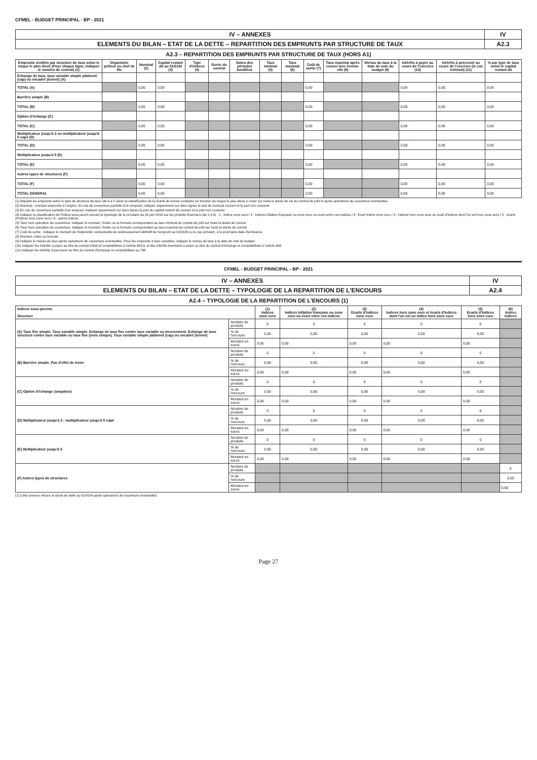CFMEL - BUDGET PRINCIPAL - BP - 2021
| IV – ANNEXES | IV |
| ELEMENTS DU BILAN – ETAT DE LA DETTE – REPARTITION DES EMPRUNTS PAR STRUCTURE DE TAUX | A2.3 |
A2.3 – REPARTITION DES EMPRUNTS PAR STRUCTURE DE TAUX (HORS A1)
| Emprunts ventilés par structure de taux selon le risque le plus élevé (Pour chaque ligne, indiquer le numéro de contrat) (1) | Organisme prêteur ou chef de file | Nominal (2) | Capital restant dû au 01/01/N (3) | Type d'indices (4) | Durée du contrat | Dates des périodes bonifiées | Taux minimal (5) | Taux maximal (6) | Coût de sortie (7) | Taux maximal après couver-ture éventu-elle (8) | Niveau du taux à la date de vote du budget (9) | Intérêts à payer au cours de l'exercice (10) | Intérêts à percevoir au cours de l'exercice (le cas échéant) (11) | % par type de taux selon le capital restant dû |
| --- | --- | --- | --- | --- | --- | --- | --- | --- | --- | --- | --- | --- | --- | --- |
| Echange de taux, taux variable simple plafonné (cap) ou encadré (tunnel) (A) | | | | | | | | | | | | | | |
| TOTAL (A) | | 0,00 | 0,00 | | | | | | 0,00 | | | 0,00 | 0,00 | 0,00 |
| Barrière simple (B) | | | | | | | | | | | | | | |
| TOTAL (B) | | 0,00 | 0,00 | | | | | | 0,00 | | | 0,00 | 0,00 | 0,00 |
| Option d'échange (C) | | | | | | | | | | | | | | |
| TOTAL (C) | | 0,00 | 0,00 | | | | | | 0,00 | | | 0,00 | 0,00 | 0,00 |
| Multiplicateur jusqu'à 3 ou multiplicateur jusqu'à 5 capé (D) | | | | | | | | | | | | | | |
| TOTAL (D) | | 0,00 | 0,00 | | | | | | 0,00 | | | 0,00 | 0,00 | 0,00 |
| Multiplicateur jusqu'à 5 (E) | | | | | | | | | | | | | | |
| TOTAL (E) | | 0,00 | 0,00 | | | | | | 0,00 | | | 0,00 | 0,00 | 0,00 |
| Autres types de structures (F) | | | | | | | | | | | | | | |
| TOTAL (F) | | 0,00 | 0,00 | | | | | | 0,00 | | | 0,00 | 0,00 | 0,00 |
| TOTAL GENERAL | | 0,00 | 0,00 | | | | | | 0,00 | | | 0,00 | 0,00 | 0,00 |
(1) Répartir les emprunts selon le type de structure de taux (de A à F selon la classification de la charte de bonne conduite) en fonction du risque le plus élevé à courir sur toute la durée de vie du contrat de prêt et après opérations de couverture éventuelles
(2) Nominal : montant emprunté à l'origine. En cas de couverture partielle d'un emprunt, indiquer séparément sur deux lignes la part du nominal couvert et la part non couverte
(3) En cas de couverture partielle d'un emprunt, indiquer séparément sur deux lignes la part du capital restant dû couvert et la part non couverte
(4) Indiquer la classification de l'indice sous-jacent suivant la typologie de la circulaire du 25 juin 2010 sur les produits financiers (de 1 à 6) : 1 : Indice zone euro / 2 : Indices inflation française ou zone euro ou écart entre ces indices / 3 : Ecart indice zone euro / 4 : Indices hors zone euro ou écart d'indices dont l'un est hors zone euro / 5 : écarts d'indices hors zone euro / 6 : autres indices
(5) Taux hors opération de couverture. Indiquer le montant, l'index ou la formule correspondant au taux minimal du contrat de prêt sur toute la durée du contrat
(6) Taux hors opération de couverture. Indiquer le montant, l'index ou la formule correspondant au taux maximal du contrat de prêt sur toute la durée du contrat
(7) Coût de sortie : indiquer le montant de l'indemnité contractuelle de remboursement définitif de l'emprunt au 01/01/N ou le cas échéant, à la prochaine date d'échéance
(8) Montant, index ou formule
(9) Indiquer le niveau de taux après opérations de couverture éventuelles. Pour les emprunts à taux variables, indiquer le niveau du taux à la date de vote du budget
(10) Indiquer les intérêts à payer au titre du contrat initial et comptabilisés à l'article 66111 et des intérêts éventuels à payer au titre du contrat d'échange et comptabilisés à l'article 668
(11) Indiquer les intérêts à percevoir au titre du contrat d'échange et comptabilisés au 768
CFMEL - BUDGET PRINCIPAL - BP - 2021
| IV – ANNEXES | IV |
| ELEMENTS DU BILAN – ETAT DE LA DETTE – TYPOLOGIE DE LA REPARTITION DE L'ENCOURS | A2.4 |
A2.4 – TYPOLOGIE DE LA REPARTITION DE L'ENCOURS (1)
| Indices sous-jacents Structure | | (1) Indices zone euro | (2) Indices inflation française ou zone euro ou écart entre ces indices | (3) Ecarts d'indices zone euro | (4) Indices hors zone euro et écarts d'indices dont l'un est un indice hors zone euro | (5) Ecarts d'indices hors zone euro | (6) Autres indices |
| --- | --- | --- | --- | --- | --- | --- | --- |
| (A) Taux fixe simple. Taux variable simple. Echange de taux fixe contre taux variable ou inversement. Echange de taux structuré contre taux variable ou taux fixe (sens unique). Taux variable simple plafonné (cap) ou encadré (tunnel) | Nombre de produits | 0 | 0 | 0 | 0 | 0 | |
| | % de l'encours | 0,00 | 0,00 | 0,00 | 0,00 | 0,00 | |
| | Montant en euros | 0,00 | 0,00 | 0,00 | 0,00 | 0,00 | |
| (B) Barrière simple. Pas d'effet de levier | Nombre de produits | 0 | 0 | 0 | 0 | 0 | |
| | % de l'encours | 0,00 | 0,00 | 0,00 | 0,00 | 0,00 | |
| | Montant en euros | 0,00 | 0,00 | 0,00 | 0,00 | 0,00 | |
| (C) Option d'échange ( swaption ) | Nombre de produits | 0 | 0 | 0 | 0 | 0 | |
| | % de l'encours | 0,00 | 0,00 | 0,00 | 0,00 | 0,00 | |
| | Montant en euros | 0,00 | 0,00 | 0,00 | 0,00 | 0,00 | |
| (D) Multiplicateur jusqu'à 3 ; multiplicateur jusqu'à 5 capé | Nombre de produits | 0 | 0 | 0 | 0 | 0 | |
| | % de l'encours | 0,00 | 0,00 | 0,00 | 0,00 | 0,00 | |
| | Montant en euros | 0,00 | 0,00 | 0,00 | 0,00 | 0,00 | |
| (E) Multiplicateur jusqu'à 5 | Nombre de produits | 0 | 0 | 0 | 0 | 0 | |
| | % de l'encours | 0,00 | 0,00 | 0,00 | 0,00 | 0,00 | |
| | Montant en euros | 0,00 | 0,00 | 0,00 | 0,00 | 0,00 | |
| (F) Autres types de structures | Nombre de produits | | | | | | 0 |
| | % de l'encours | | | | | | 0,00 |
| | Montant en euros | | | | | | 0,00 |
(1) Cette annexe retrace le stock de dette au 01/01/N après opérations de couverture éventuelles
Page 27